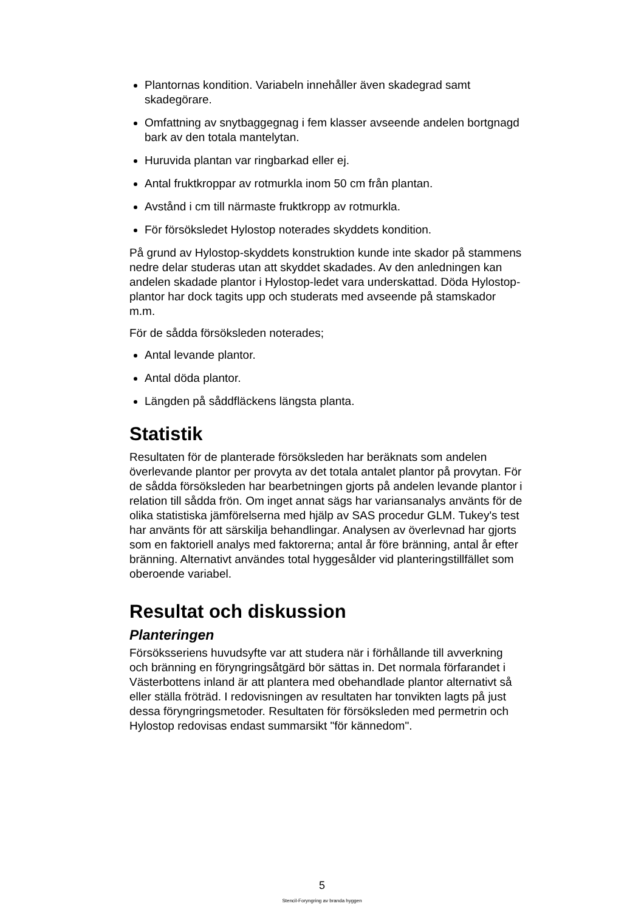Plantornas kondition. Variabeln innehåller även skadegrad samt skadegörare.
Omfattning av snytbaggegnag i fem klasser avseende andelen bortgnagd bark av den totala mantelytan.
Huruvida plantan var ringbarkad eller ej.
Antal fruktkroppar av rotmurkla inom 50 cm från plantan.
Avstånd i cm till närmaste fruktkropp av rotmurkla.
För försöksledet Hylostop noterades skyddets kondition.
På grund av Hylostop-skyddets konstruktion kunde inte skador på stammens nedre delar studeras utan att skyddet skadades. Av den anledningen kan andelen skadade plantor i Hylostop-ledet vara underskattad. Döda Hylostop-plantor har dock tagits upp och studerats med avseende på stamskador m.m.
För de sådda försöksleden noterades;
Antal levande plantor.
Antal döda plantor.
Längden på såddfläckens längsta planta.
Statistik
Resultaten för de planterade försöksleden har beräknats som andelen överlevande plantor per provyta av det totala antalet plantor på provytan. För de sådda försöksleden har bearbetningen gjorts på andelen levande plantor i relation till sådda frön. Om inget annat sägs har variansanalys använts för de olika statistiska jämförelserna med hjälp av SAS procedur GLM. Tukey's test har använts för att särskilja behandlingar. Analysen av överlevnad har gjorts som en faktoriell analys med faktorerna; antal år före bränning, antal år efter bränning. Alternativt användes total hyggesålder vid planteringstillfället som oberoende variabel.
Resultat och diskussion
Planteringen
Försöksseriens huvudsyfte var att studera när i förhållande till avverkning och bränning en föryngringsåtgärd bör sättas in. Det normala förfarandet i Västerbottens inland är att plantera med obehandlade plantor alternativt så eller ställa fröträd. I redovisningen av resultaten har tonvikten lagts på just dessa föryngringsmetoder. Resultaten för försöksleden med permetrin och Hylostop redovisas endast summarsikt "för kännedom".
5
Stencil-Foryngring av branda hyggen